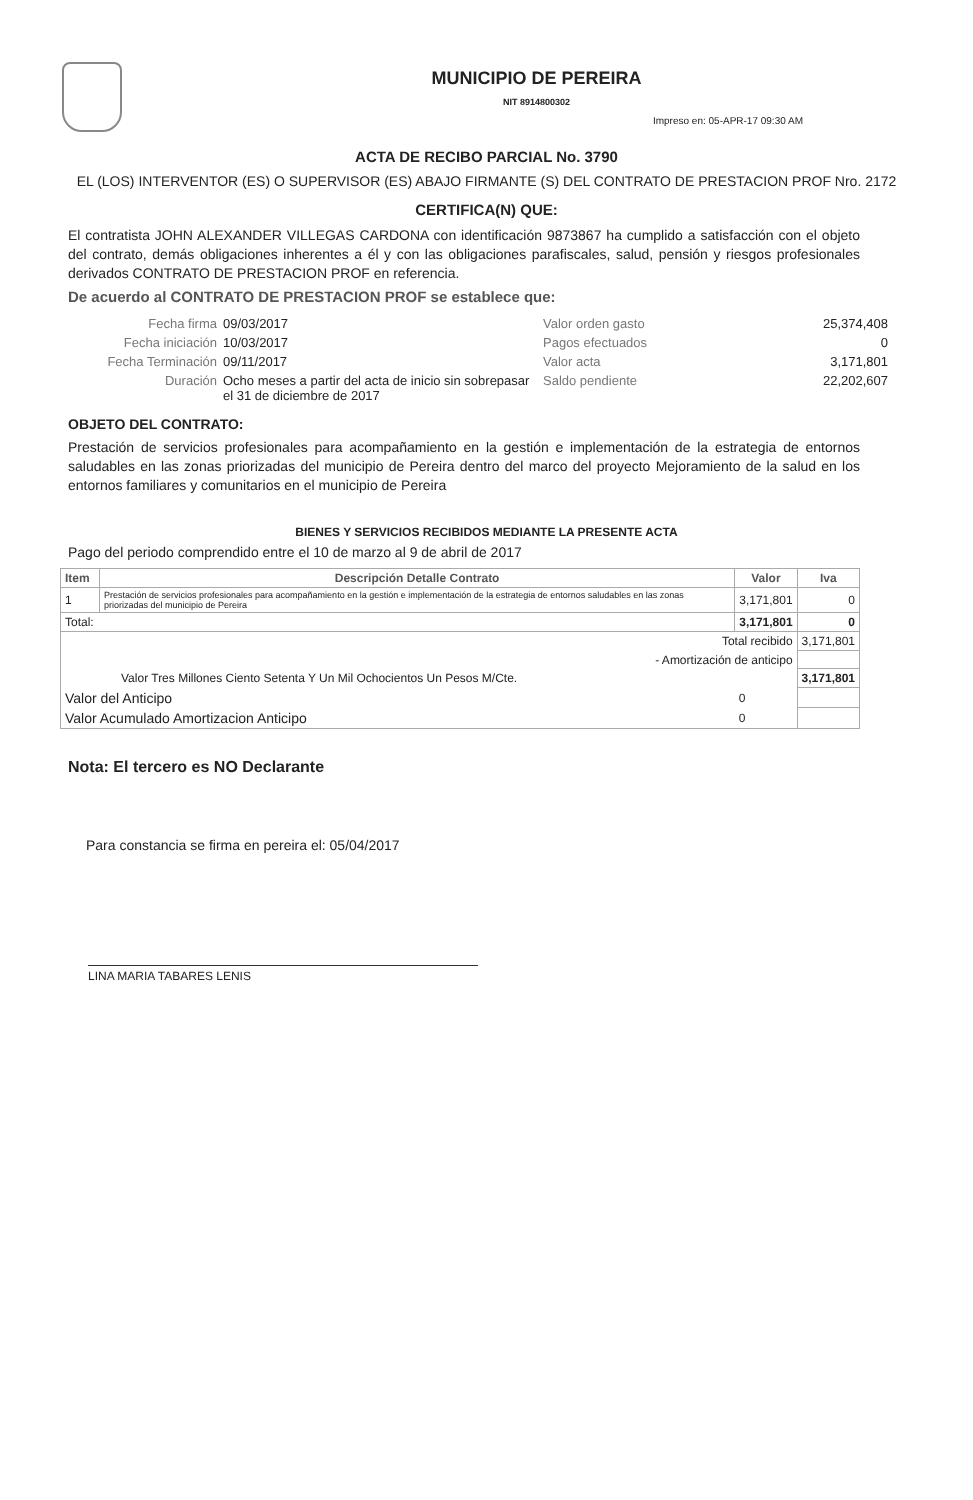MUNICIPIO DE PEREIRA
NIT 8914800302
Impreso en: 05-APR-17 09:30 AM
ACTA DE RECIBO PARCIAL No. 3790
EL (LOS) INTERVENTOR (ES) O SUPERVISOR (ES) ABAJO FIRMANTE (S) DEL CONTRATO DE PRESTACION PROF Nro. 2172
CERTIFICA(N) QUE:
El contratista JOHN ALEXANDER VILLEGAS CARDONA con identificación 9873867 ha cumplido a satisfacción con el objeto del contrato, demás obligaciones inherentes a él y con las obligaciones parafiscales, salud, pensión y riesgos profesionales derivados CONTRATO DE PRESTACION PROF en referencia.
De acuerdo al CONTRATO DE PRESTACION PROF se establece que:
Fecha firma
09/03/2017
Valor orden gasto
25,374,408
Fecha iniciación
10/03/2017
Pagos efectuados
0
Fecha Terminación
09/11/2017
Valor acta
3,171,801
Duración
Ocho meses a partir del acta de inicio sin sobrepasar el 31 de diciembre de 2017
Saldo pendiente
22,202,607
OBJETO DEL CONTRATO:
Prestación de servicios profesionales para acompañamiento en la gestión e implementación de la estrategia de entornos saludables en las zonas priorizadas del municipio de Pereira dentro del marco del proyecto Mejoramiento de la salud en los entornos familiares y comunitarios en el municipio de Pereira
BIENES Y SERVICIOS RECIBIDOS MEDIANTE LA PRESENTE ACTA
Pago del periodo comprendido entre el 10 de marzo al 9 de abril de 2017
| Item | Descripción Detalle Contrato | Valor | Iva |
| --- | --- | --- | --- |
| 1 | Prestación de servicios profesionales para acompañamiento en la gestión e implementación de la estrategia de entornos saludables en las zonas priorizadas del municipio de Pereira | 3,171,801 | 0 |
| Total: | | 3,171,801 | 0 |
| Total recibido | | | 3,171,801 |
| - Amortización de anticipo | | | |
| Valor Tres Millones Ciento Setenta Y Un Mil Ochocientos Un Pesos M/Cte. | | | 3,171,801 |
| Valor del Anticipo | | 0 | |
| Valor Acumulado Amortizacion Anticipo | | 0 | |
Nota: El tercero es NO Declarante
Para constancia se firma en pereira el: 05/04/2017
LINA MARIA TABARES LENIS